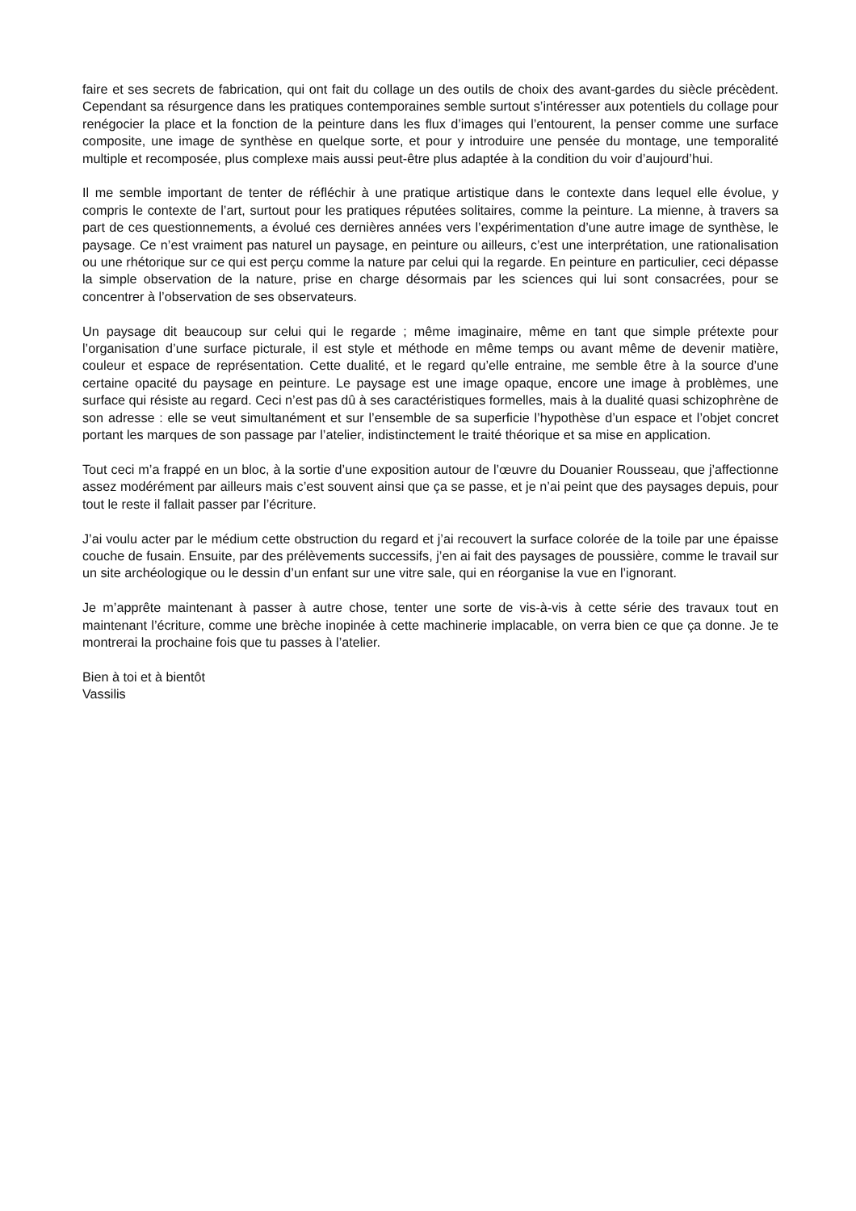faire et ses secrets de fabrication, qui ont fait du collage un des outils de choix des avant-gardes du siècle précèdent. Cependant sa résurgence dans les pratiques contemporaines semble surtout s’intéresser aux potentiels du collage pour renégocier la place et la fonction de la peinture dans les flux d’images qui l’entourent, la penser comme une surface composite, une image de synthèse en quelque sorte, et pour y introduire une pensée du montage, une temporalité multiple et recomposée, plus complexe mais aussi peut-être plus adaptée à la condition du voir d’aujourd’hui.
Il me semble important de tenter de réfléchir à une pratique artistique dans le contexte dans lequel elle évolue, y compris le contexte de l’art, surtout pour les pratiques réputées solitaires, comme la peinture. La mienne, à travers sa part de ces questionnements, a évolué ces dernières années vers l’expérimentation d’une autre image de synthèse, le paysage. Ce n’est vraiment pas naturel un paysage, en peinture ou ailleurs, c’est une interprétation, une rationalisation ou une rhétorique sur ce qui est perçu comme la nature par celui qui la regarde. En peinture en particulier, ceci dépasse la simple observation de la nature, prise en charge désormais par les sciences qui lui sont consacrées, pour se concentrer à l’observation de ses observateurs.
Un paysage dit beaucoup sur celui qui le regarde ; même imaginaire, même en tant que simple prétexte pour l’organisation d’une surface picturale, il est style et méthode en même temps ou avant même de devenir matière, couleur et espace de représentation. Cette dualité, et le regard qu’elle entraine, me semble être à la source d’une certaine opacité du paysage en peinture. Le paysage est une image opaque, encore une image à problèmes, une surface qui résiste au regard. Ceci n’est pas dû à ses caractéristiques formelles, mais à la dualité quasi schizophrène de son adresse : elle se veut simultanément et sur l’ensemble de sa superficie l’hypothèse d’un espace et l’objet concret portant les marques de son passage par l’atelier, indistinctement le traité théorique et sa mise en application.
Tout ceci m’a frappé en un bloc, à la sortie d’une exposition autour de l’œuvre du Douanier Rousseau, que j’affectionne assez modérément par ailleurs mais c’est souvent ainsi que ça se passe, et je n’ai peint que des paysages depuis, pour tout le reste il fallait passer par l’écriture.
J’ai voulu acter par le médium cette obstruction du regard et j’ai recouvert la surface colorée de la toile par une épaisse couche de fusain. Ensuite, par des prélèvements successifs, j’en ai fait des paysages de poussière, comme le travail sur un site archéologique ou le dessin d’un enfant sur une vitre sale, qui en réorganise la vue en l’ignorant.
Je m’apprête maintenant à passer à autre chose, tenter une sorte de vis-à-vis à cette série des travaux tout en maintenant l’écriture, comme une brèche inopinée à cette machinerie implacable, on verra bien ce que ça donne. Je te montrerai la prochaine fois que tu passes à l’atelier.
Bien à toi et à bientôt
Vassilis